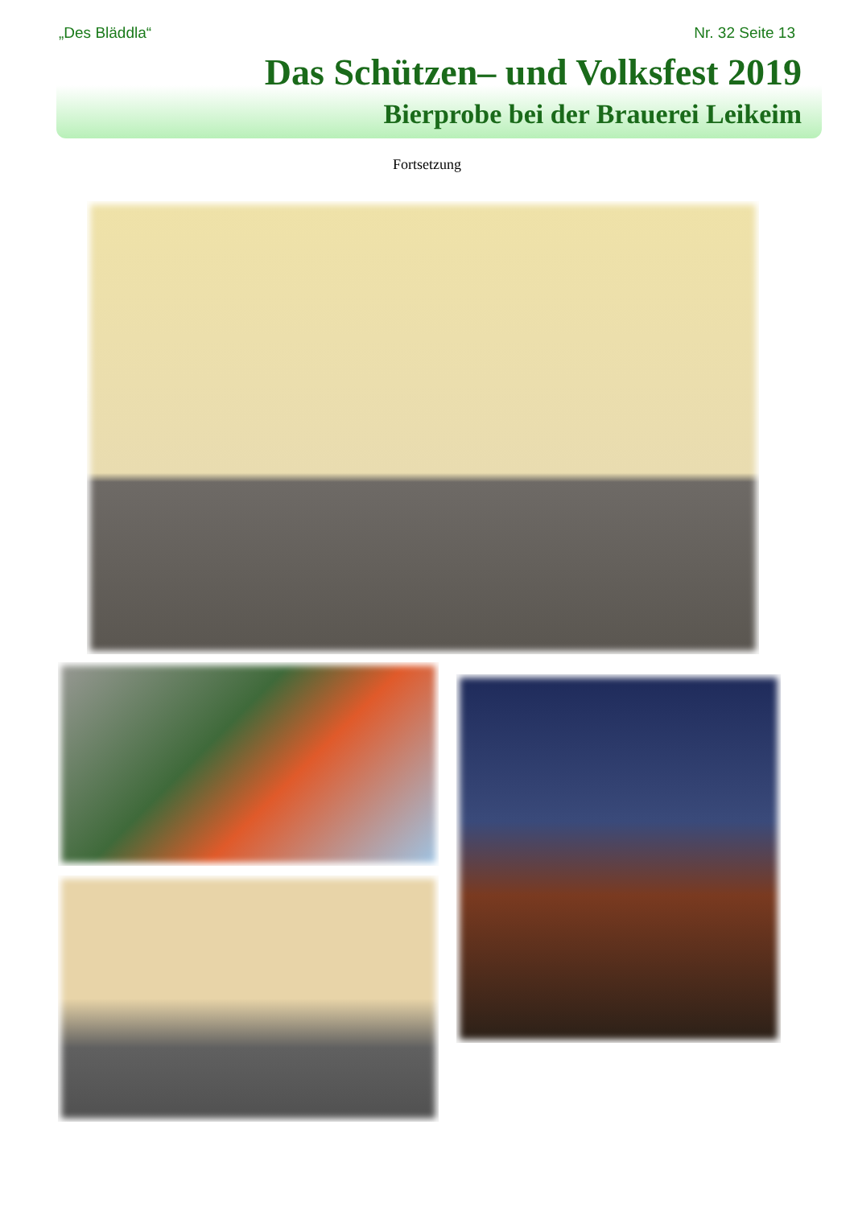„Des Bläddla“Nr. 32 Seite 13
Das Schützen– und Volksfest 2019
Bierprobe bei der Brauerei Leikeim
Fortsetzung